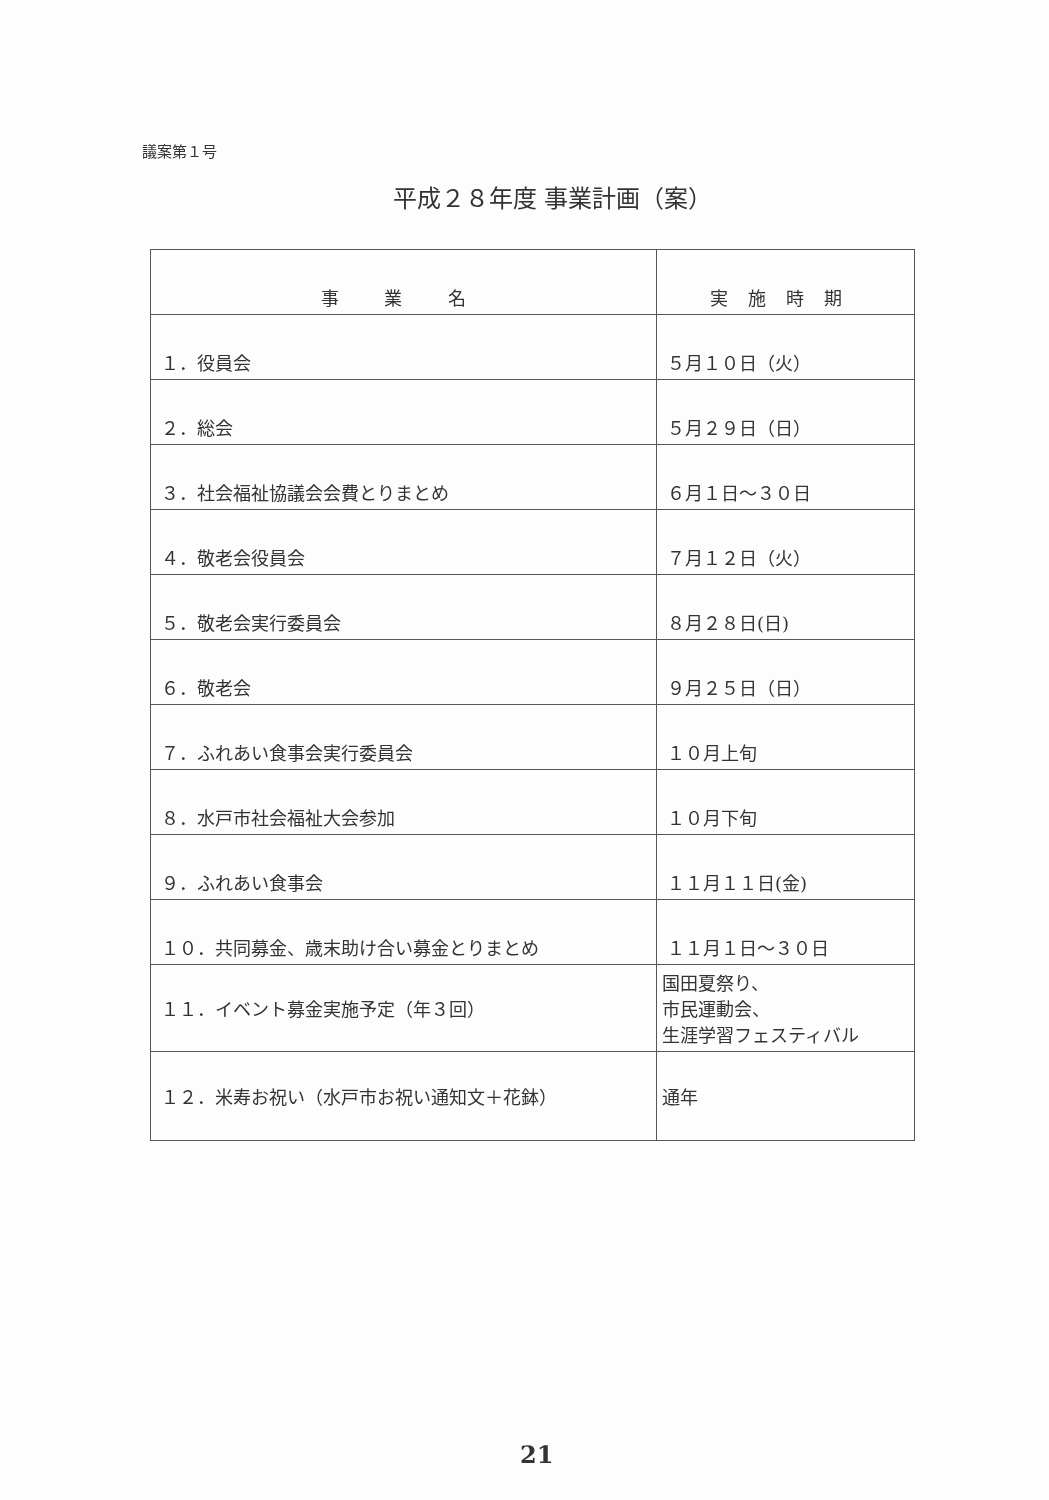議案第１号
平成２８年度 事業計画（案）
| 事 業 名 | 実施時期 |
| --- | --- |
| １．役員会 | ５月１０日（火） |
| ２．総会 | ５月２９日（日） |
| ３．社会福祉協議会会費とりまとめ | ６月１日～３０日 |
| ４．敬老会役員会 | ７月１２日（火） |
| ５．敬老会実行委員会 | ８月２８日(日) |
| ６．敬老会 | ９月２５日（日） |
| ７．ふれあい食事会実行委員会 | １０月上旬 |
| ８．水戸市社会福祉大会参加 | １０月下旬 |
| ９．ふれあい食事会 | １１月１１日(金) |
| １０．共同募金、歳末助け合い募金とりまとめ | １１月１日～３０日 |
| １１．イベント募金実施予定（年３回） | 国田夏祭り、 市民運動会、 生涯学習フェスティバル |
| １２．米寿お祝い（水戸市お祝い通知文＋花鉢） | 通年 |
21